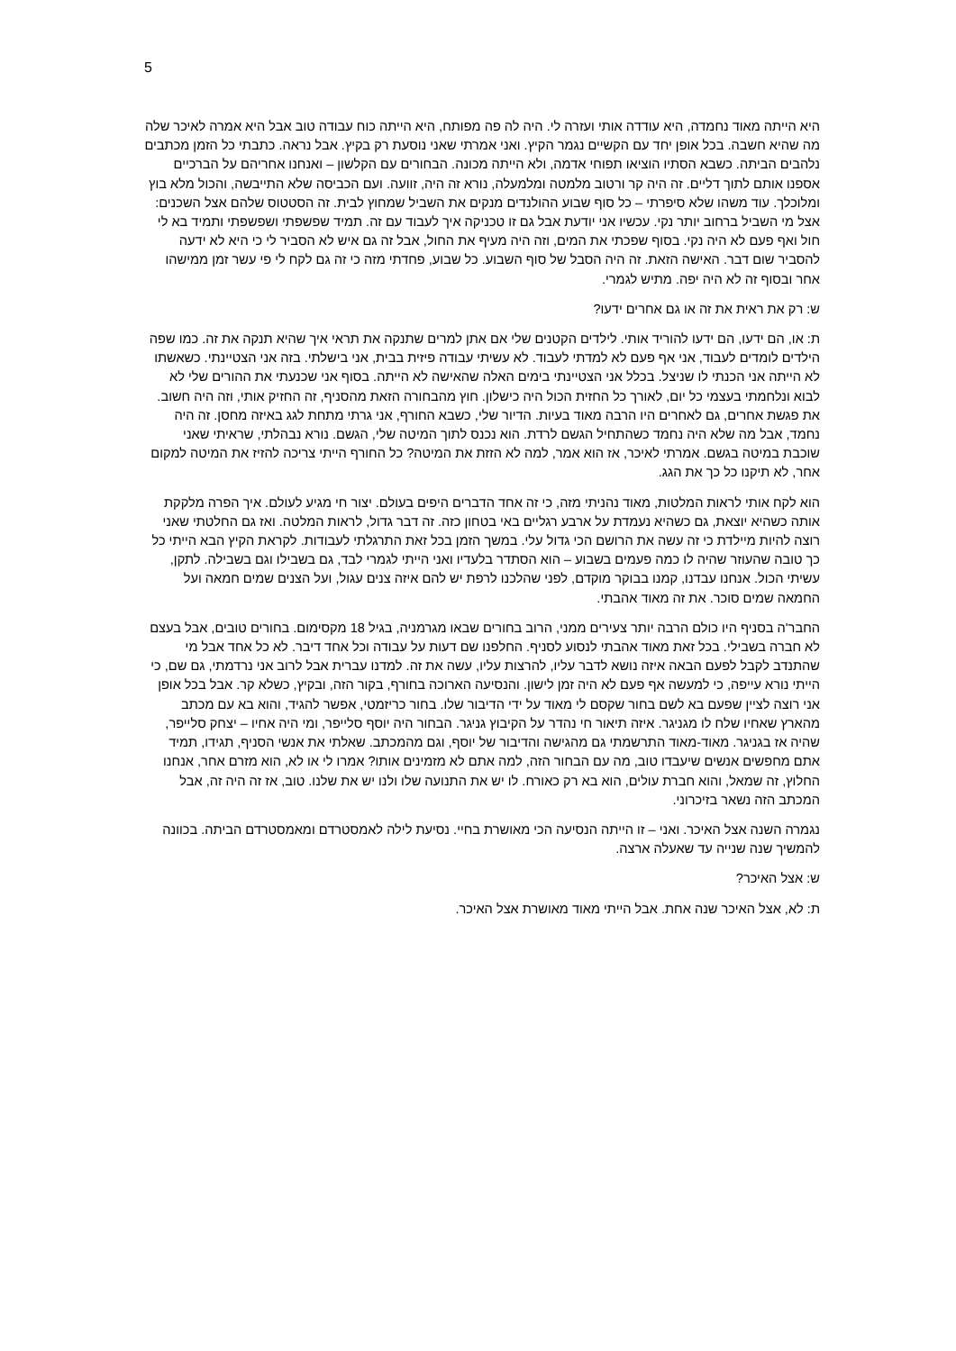5
היא הייתה מאוד נחמדה, היא עודדה אותי ועזרה לי. היה לה פה מפותח, היא הייתה כוח עבודה טוב אבל היא אמרה לאיכר שלה מה שהיא חשבה. בכל אופן יחד עם הקשיים נגמר הקיץ. ואני אמרתי שאני נוסעת רק בקיץ. אבל נראה. כתבתי כל הזמן מכתבים נלהבים הביתה. כשבא הסתיו הוציאו תפוחי אדמה, ולא הייתה מכונה. הבחורים עם הקלשון – ואנחנו אחריהם על הברכיים אספנו אותם לתוך דליים. זה היה קר ורטוב מלמטה ומלמעלה, נורא זה היה, זוועה. ועם הכביסה שלא התייבשה, והכול מלא בוץ ומלוכלך. עוד משהו שלא סיפרתי – כל סוף שבוע ההולנדים מנקים את השביל שמחוץ לבית. זה הסטטוס שלהם אצל השכנים: אצל מי השביל ברחוב יותר נקי. עכשיו אני יודעת אבל גם זו טכניקה איך לעבוד עם זה. תמיד שפשפתי ושפשפתי ותמיד בא לי חול ואף פעם לא היה נקי. בסוף שפכתי את המים, וזה היה מעיף את החול, אבל זה גם איש לא הסביר לי כי היא לא ידעה להסביר שום דבר. האישה הזאת. זה היה הסבל של סוף השבוע. כל שבוע, פחדתי מזה כי זה גם לקח לי פי עשר זמן ממישהו אחר ובסוף זה לא היה יפה. מתיש לגמרי.
ש: רק את ראית את זה או גם אחרים ידעו?
ת: או, הם ידעו, הם ידעו להוריד אותי. לילדים הקטנים שלי אם אתן למרים שתנקה את תראי איך שהיא תנקה את זה. כמו שפה הילדים לומדים לעבוד, אני אף פעם לא למדתי לעבוד. לא עשיתי עבודה פיזית בבית, אני בישלתי. בזה אני הצטיינתי. כשאשתו לא הייתה אני הכנתי לו שניצל. בכלל אני הצטיינתי בימים האלה שהאישה לא הייתה. בסוף אני שכנעתי את ההורים שלי לא לבוא ונלחמתי בעצמי כל יום, לאורך כל החזית הכול היה כישלון. חוץ מהבחורה הזאת מהסניף, זה החזיק אותי, וזה היה חשוב. את פגשת אחרים, גם לאחרים היו הרבה מאוד בעיות. הדיור שלי, כשבא החורף, אני גרתי מתחת לגג באיזה מחסן. זה היה נחמד, אבל מה שלא היה נחמד כשהתחיל הגשם לרדת. הוא נכנס לתוך המיטה שלי, הגשם. נורא נבהלתי, שראיתי שאני שוכבת במיטה בגשם. אמרתי לאיכר, אז הוא אמר, למה לא הזזת את המיטה? כל החורף הייתי צריכה להזיז את המיטה למקום אחר, לא תיקנו כל כך את הגג.
הוא לקח אותי לראות המלטות, מאוד נהניתי מזה, כי זה אחד הדברים היפים בעולם. יצור חי מגיע לעולם. איך הפרה מלקקת אותה כשהיא יוצאת, גם כשהיא נעמדת על ארבע רגליים באי בטחון כזה. זה דבר גדול, לראות המלטה. ואז גם החלטתי שאני רוצה להיות מיילדת כי זה עשה את הרושם הכי גדול עלי. במשך הזמן בכל זאת התרגלתי לעבודות. לקראת הקיץ הבא הייתי כל כך טובה שהעוזר שהיה לו כמה פעמים בשבוע – הוא הסתדר בלעדיו ואני הייתי לגמרי לבד, גם בשבילו וגם בשבילה. לתקן, עשיתי הכול. אנחנו עבדנו, קמנו בבוקר מוקדם, לפני שהלכנו לרפת יש להם איזה צנים עגול, ועל הצנים שמים חמאה ועל החמאה שמים סוכר. את זה מאוד אהבתי.
החבר'ה בסניף היו כולם הרבה יותר צעירים ממני, הרוב בחורים שבאו מגרמניה, בגיל 18 מקסימום. בחורים טובים, אבל בעצם לא חברה בשבילי. בכל זאת מאוד אהבתי לנסוע לסניף. החלפנו שם דעות על עבודה וכל אחד דיבר. לא כל אחד אבל מי שהתנדב לקבל לפעם הבאה איזה נושא לדבר עליו, להרצות עליו, עשה את זה. למדנו עברית אבל לרוב אני נרדמתי, גם שם, כי הייתי נורא עייפה, כי למעשה אף פעם לא היה זמן לישון. והנסיעה הארוכה בחורף, בקור הזה, ובקיץ, כשלא קר. אבל בכל אופן אני רוצה לציין שפעם בא לשם בחור שקסם לי מאוד על ידי הדיבור שלו. בחור כריזמטי, אפשר להגיד, והוא בא עם מכתב מהארץ שאחיו שלח לו מגניגר. איזה תיאור חי נהדר על הקיבוץ גניגר. הבחור היה יוסף סלייפר, ומי היה אחיו – יצחק סלייפר, שהיה אז בגניגר. מאוד-מאוד התרשמתי גם מהגישה והדיבור של יוסף, וגם מהמכתב. שאלתי את אנשי הסניף, תגידו, תמיד אתם מחפשים אנשים שיעבדו טוב, מה עם הבחור הזה, למה אתם לא מזמינים אותו? אמרו לי או לא, הוא מזרם אחר, אנחנו החלוץ, זה שמאל, והוא חברת עולים, הוא בא רק כאורח. לו יש את התנועה שלו ולנו יש את שלנו. טוב, אז זה היה זה, אבל המכתב הזה נשאר בזיכרוני.
נגמרה השנה אצל האיכר. ואני – זו הייתה הנסיעה הכי מאושרת בחיי. נסיעת לילה לאמסטרדם ומאמסטרדם הביתה. בכוונה להמשיך שנה שנייה עד שאעלה ארצה.
ש: אצל האיכר?
ת: לא, אצל האיכר שנה אחת. אבל הייתי מאוד מאושרת אצל האיכר.